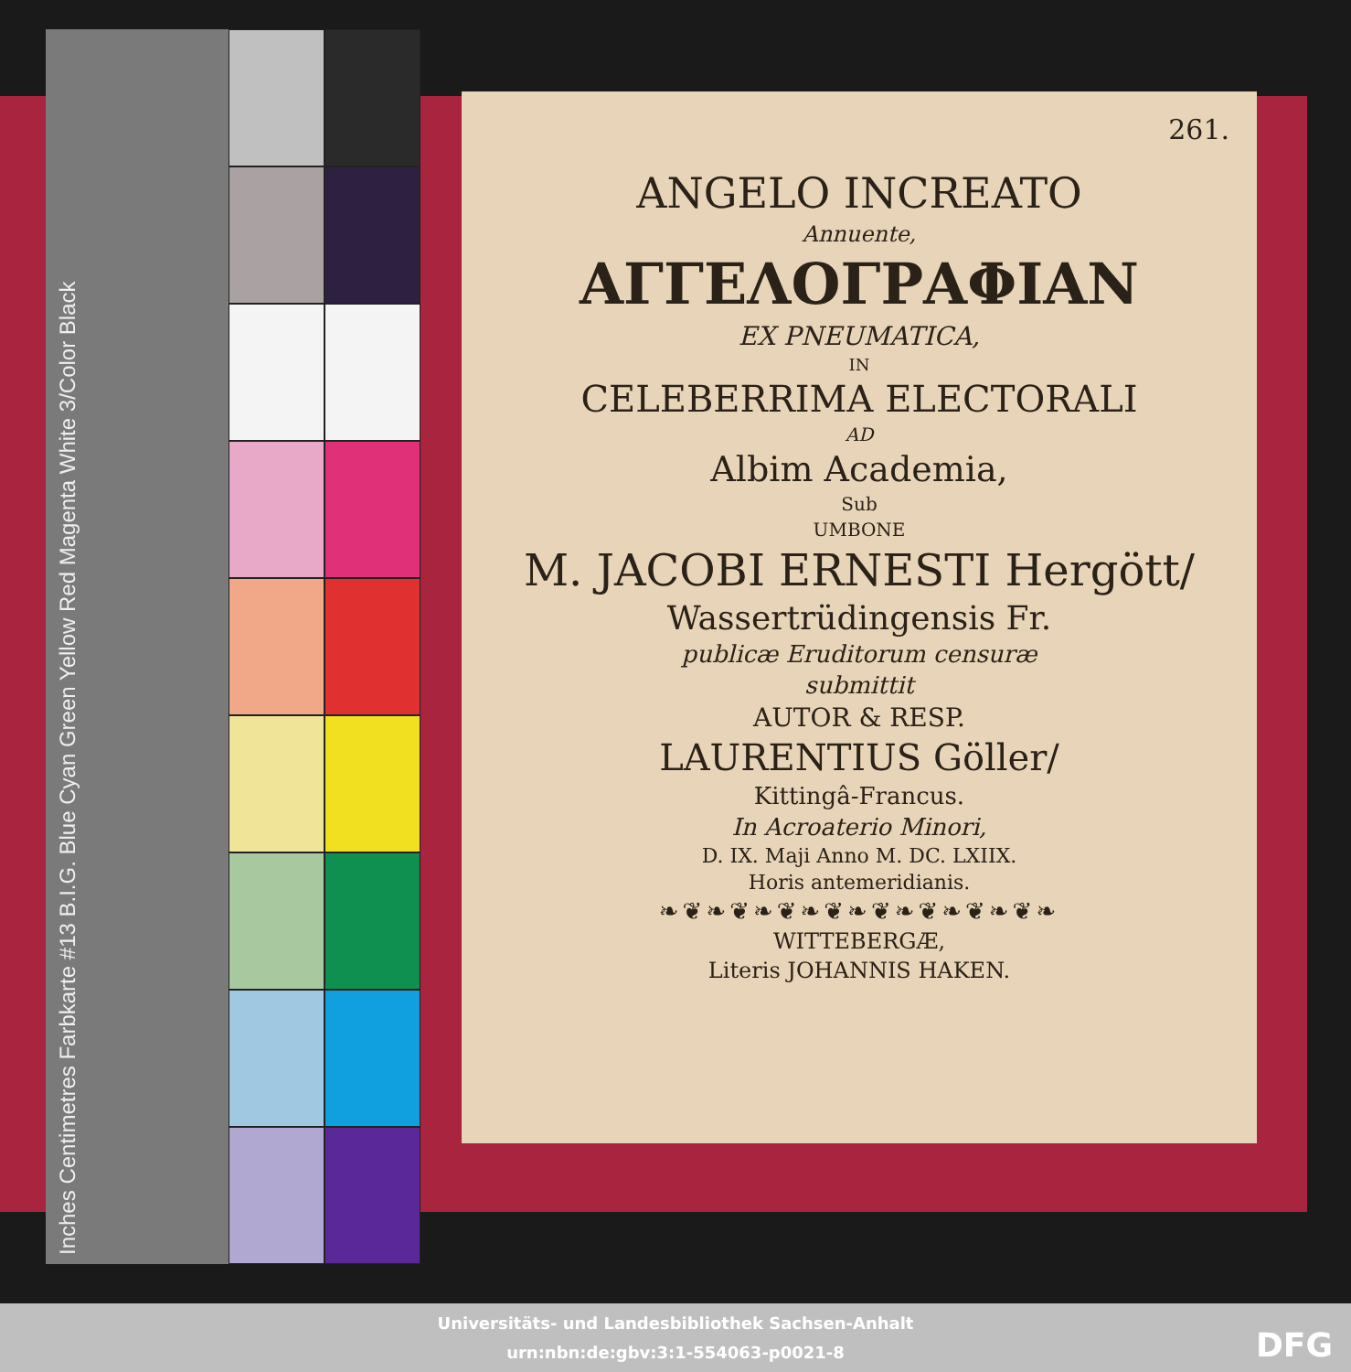Inches Centimetres Farbkarte #13 B.I.G. Blue Cyan Green Yellow Red Magenta White 3/Color Black
261.
ANGELO INCREATO
Annuente,
ΑΓΓΕΛΟΓΡΑΦΙΑΝ
EX PNEUMATICA,
IN
CELEBERRIMA ELECTORALI
AD
Albim Academia,
Sub
UMBONE
M. JACOBI ERNESTI Hergött/
Wassertrüdingensis Fr.
publicæ Eruditorum censuræ
submittit
AUTOR & RESP.
LAURENTIUS Göller/
Kittingâ-Francus.
In Acroaterio Minori,
D. IX. Maji Anno M. DC. LXIIX.
Horis antemeridianis.
❧❦❧❦❧❦❧❦❧❦❧❦❧❦❧❦❧
WITTEBERGÆ,
Literis JOHANNIS HAKEN.
Universitäts- und Landesbibliothek Sachsen-Anhalt
urn:nbn:de:gbv:3:1-554063-p0021-8
DFG